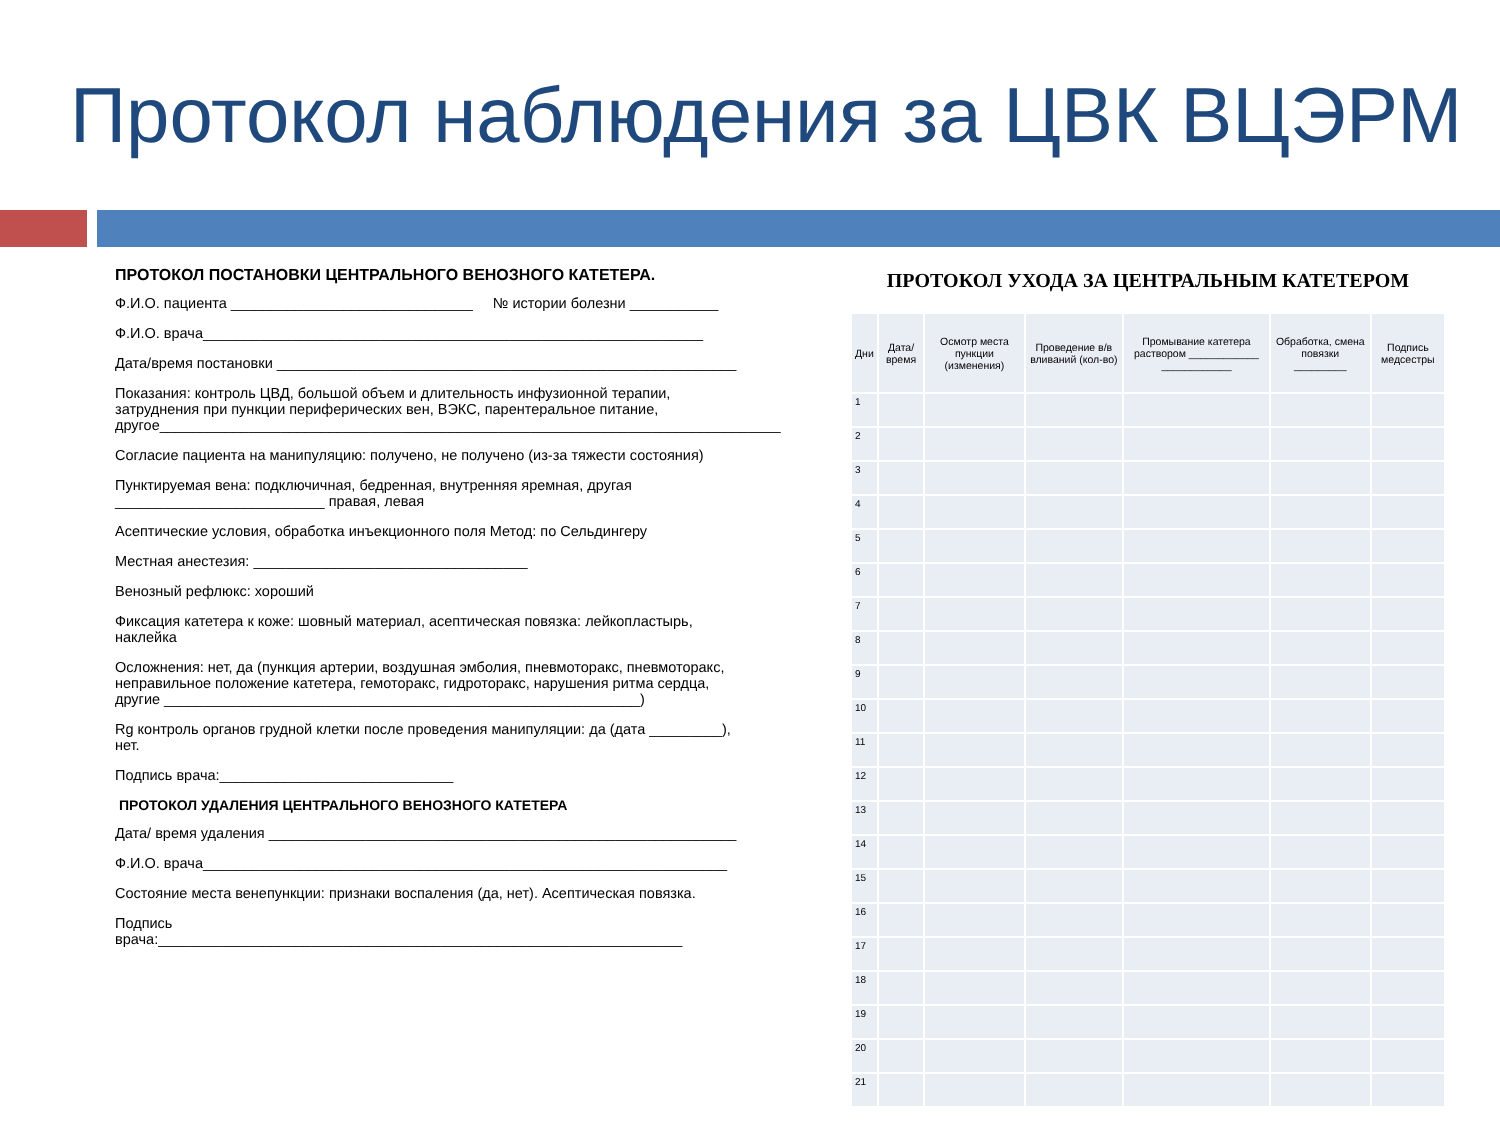Протокол наблюдения за ЦВК ВЦЭРМ
ПРОТОКОЛ ПОСТАНОВКИ ЦЕНТРАЛЬНОГО ВЕНОЗНОГО КАТЕТЕРА.
Ф.И.О. пациента ______________________________ № истории болезни ___________
Ф.И.О. врача______________________________________________________________
Дата/время постановки _________________________________________________________
Показания: контроль ЦВД, большой объем и длительность инфузионной терапии, затруднения при пункции периферических вен, ВЭКС, парентеральное питание, другое_____________________________________________________________________________
Согласие пациента на манипуляцию: получено, не получено (из-за тяжести состояния)
Пунктируемая вена: подключичная, бедренная, внутренняя яремная, другая __________________________ правая, левая
Асептические условия, обработка инъекционного поля Метод: по Сельдингеру
Местная анестезия: __________________________________
Венозный рефлюкс: хороший
Фиксация катетера к коже: шовный материал, асептическая повязка: лейкопластырь, наклейка
Осложнения: нет, да (пункция артерии, воздушная эмболия, пневмоторакс, пневмоторакс, неправильное положение катетера, гемоторакс, гидроторакс, нарушения ритма сердца, другие ___________________________________________________________)
Rg контроль органов грудной клетки после проведения манипуляции: да (дата _________), нет.
Подпись врача:_____________________________
ПРОТОКОЛ УДАЛЕНИЯ ЦЕНТРАЛЬНОГО ВЕНОЗНОГО КАТЕТЕРА
Дата/ время удаления __________________________________________________________
Ф.И.О. врача_________________________________________________________________
Состояние места венепункции: признаки воспаления (да, нет). Асептическая повязка.
Подпись врача:_________________________________________________________________
ПРОТОКОЛ УХОДА ЗА ЦЕНТРАЛЬНЫМ КАТЕТЕРОМ
| Дни | Дата/ время | Осмотр места пункции (изменения) | Проведение в/в вливаний (кол-во) | Промывание катетера раствором ____________ ____________ | Обработка, смена повязки _________ | Подпись медсестры |
| --- | --- | --- | --- | --- | --- | --- |
| 1 | | | | | | |
| 2 | | | | | | |
| 3 | | | | | | |
| 4 | | | | | | |
| 5 | | | | | | |
| 6 | | | | | | |
| 7 | | | | | | |
| 8 | | | | | | |
| 9 | | | | | | |
| 10 | | | | | | |
| 11 | | | | | | |
| 12 | | | | | | |
| 13 | | | | | | |
| 14 | | | | | | |
| 15 | | | | | | |
| 16 | | | | | | |
| 17 | | | | | | |
| 18 | | | | | | |
| 19 | | | | | | |
| 20 | | | | | | |
| 21 | | | | | | |